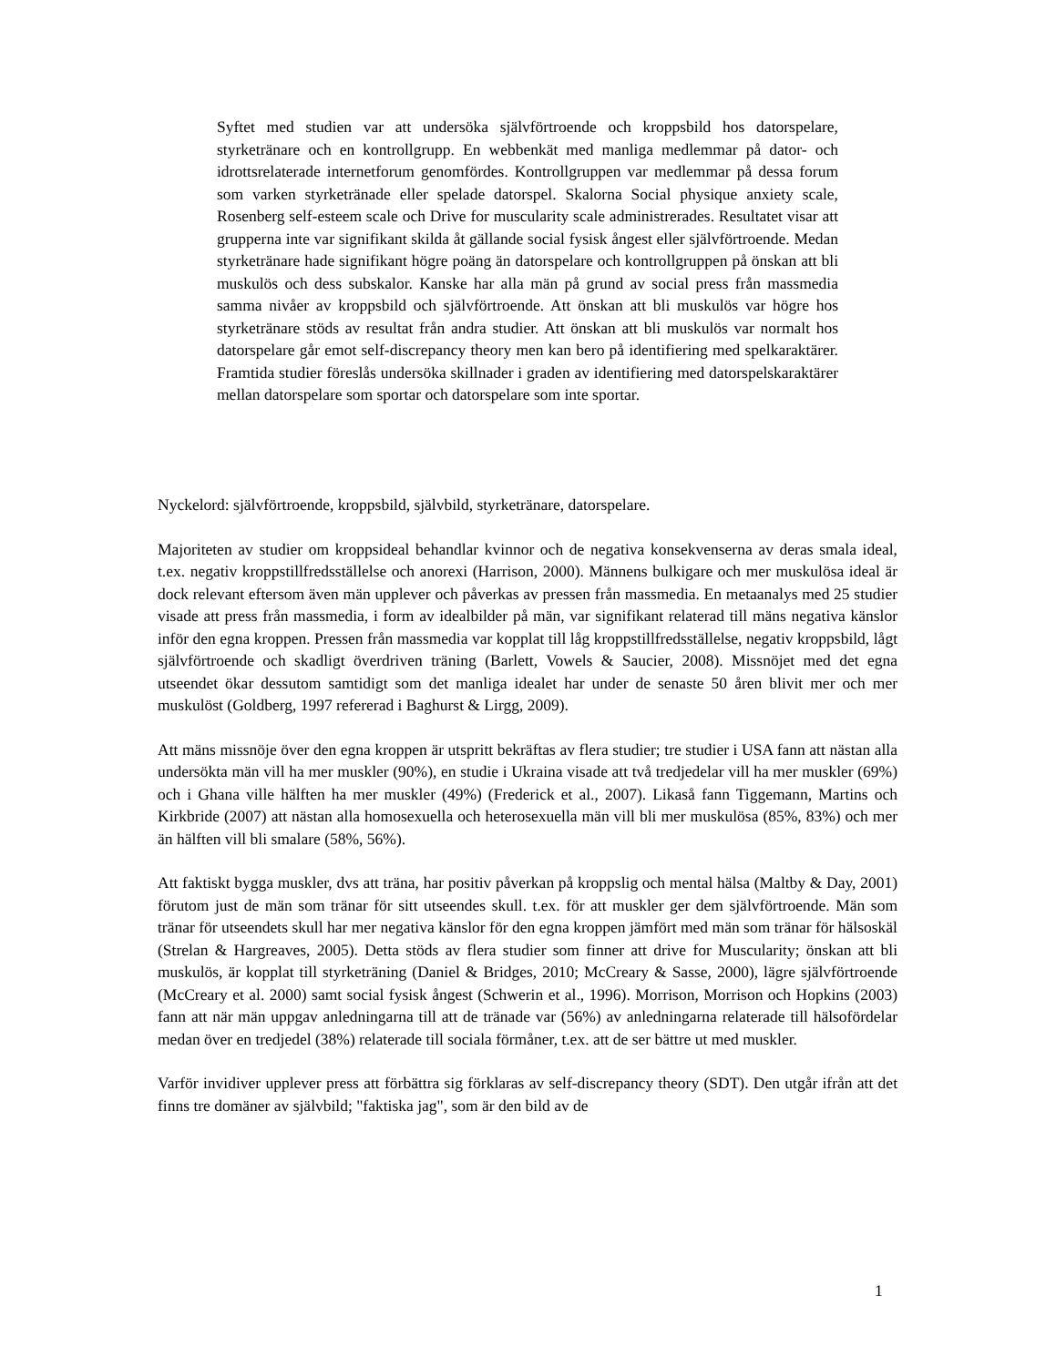Syftet med studien var att undersöka självförtroende och kroppsbild hos datorspelare, styrketränare och en kontrollgrupp. En webbenkät med manliga medlemmar på dator- och idrottsrelaterade internetforum genomfördes. Kontrollgruppen var medlemmar på dessa forum som varken styrketränade eller spelade datorspel. Skalorna Social physique anxiety scale, Rosenberg self-esteem scale och Drive for muscularity scale administrerades. Resultatet visar att grupperna inte var signifikant skilda åt gällande social fysisk ångest eller självförtroende. Medan styrketränare hade signifikant högre poäng än datorspelare och kontrollgruppen på önskan att bli muskulös och dess subskalor. Kanske har alla män på grund av social press från massmedia samma nivåer av kroppsbild och självförtroende. Att önskan att bli muskulös var högre hos styrketränare stöds av resultat från andra studier. Att önskan att bli muskulös var normalt hos datorspelare går emot self-discrepancy theory men kan bero på identifiering med spelkaraktärer. Framtida studier föreslås undersöka skillnader i graden av identifiering med datorspelskaraktärer mellan datorspelare som sportar och datorspelare som inte sportar.
Nyckelord: självförtroende, kroppsbild, självbild, styrketränare, datorspelare.
Majoriteten av studier om kroppsideal behandlar kvinnor och de negativa konsekvenserna av deras smala ideal, t.ex. negativ kroppstillfredsställelse och anorexi (Harrison, 2000). Männens bulkigare och mer muskulösa ideal är dock relevant eftersom även män upplever och påverkas av pressen från massmedia. En metaanalys med 25 studier visade att press från massmedia, i form av idealbilder på män, var signifikant relaterad till mäns negativa känslor inför den egna kroppen. Pressen från massmedia var kopplat till låg kroppstillfredsställelse, negativ kroppsbild, lågt självförtroende och skadligt överdriven träning (Barlett, Vowels & Saucier, 2008). Missnöjet med det egna utseendet ökar dessutom samtidigt som det manliga idealet har under de senaste 50 åren blivit mer och mer muskulöst (Goldberg, 1997 refererad i Baghurst & Lirgg, 2009).
Att mäns missnöje över den egna kroppen är utspritt bekräftas av flera studier; tre studier i USA fann att nästan alla undersökta män vill ha mer muskler (90%), en studie i Ukraina visade att två tredjedelar vill ha mer muskler (69%) och i Ghana ville hälften ha mer muskler (49%) (Frederick et al., 2007). Likaså fann Tiggemann, Martins och Kirkbride (2007) att nästan alla homosexuella och heterosexuella män vill bli mer muskulösa (85%, 83%) och mer än hälften vill bli smalare (58%, 56%).
Att faktiskt bygga muskler, dvs att träna, har positiv påverkan på kroppslig och mental hälsa (Maltby & Day, 2001) förutom just de män som tränar för sitt utseendes skull. t.ex. för att muskler ger dem självförtroende. Män som tränar för utseendets skull har mer negativa känslor för den egna kroppen jämfört med män som tränar för hälsoskäl (Strelan & Hargreaves, 2005). Detta stöds av flera studier som finner att drive for Muscularity; önskan att bli muskulös, är kopplat till styrketräning (Daniel & Bridges, 2010; McCreary & Sasse, 2000), lägre självförtroende (McCreary et al. 2000) samt social fysisk ångest (Schwerin et al., 1996). Morrison, Morrison och Hopkins (2003) fann att när män uppgav anledningarna till att de tränade var (56%) av anledningarna relaterade till hälsofördelar medan över en tredjedel (38%) relaterade till sociala förmåner, t.ex. att de ser bättre ut med muskler.
Varför invidiver upplever press att förbättra sig förklaras av self-discrepancy theory (SDT). Den utgår ifrån att det finns tre domäner av självbild; "faktiska jag", som är den bild av de
1